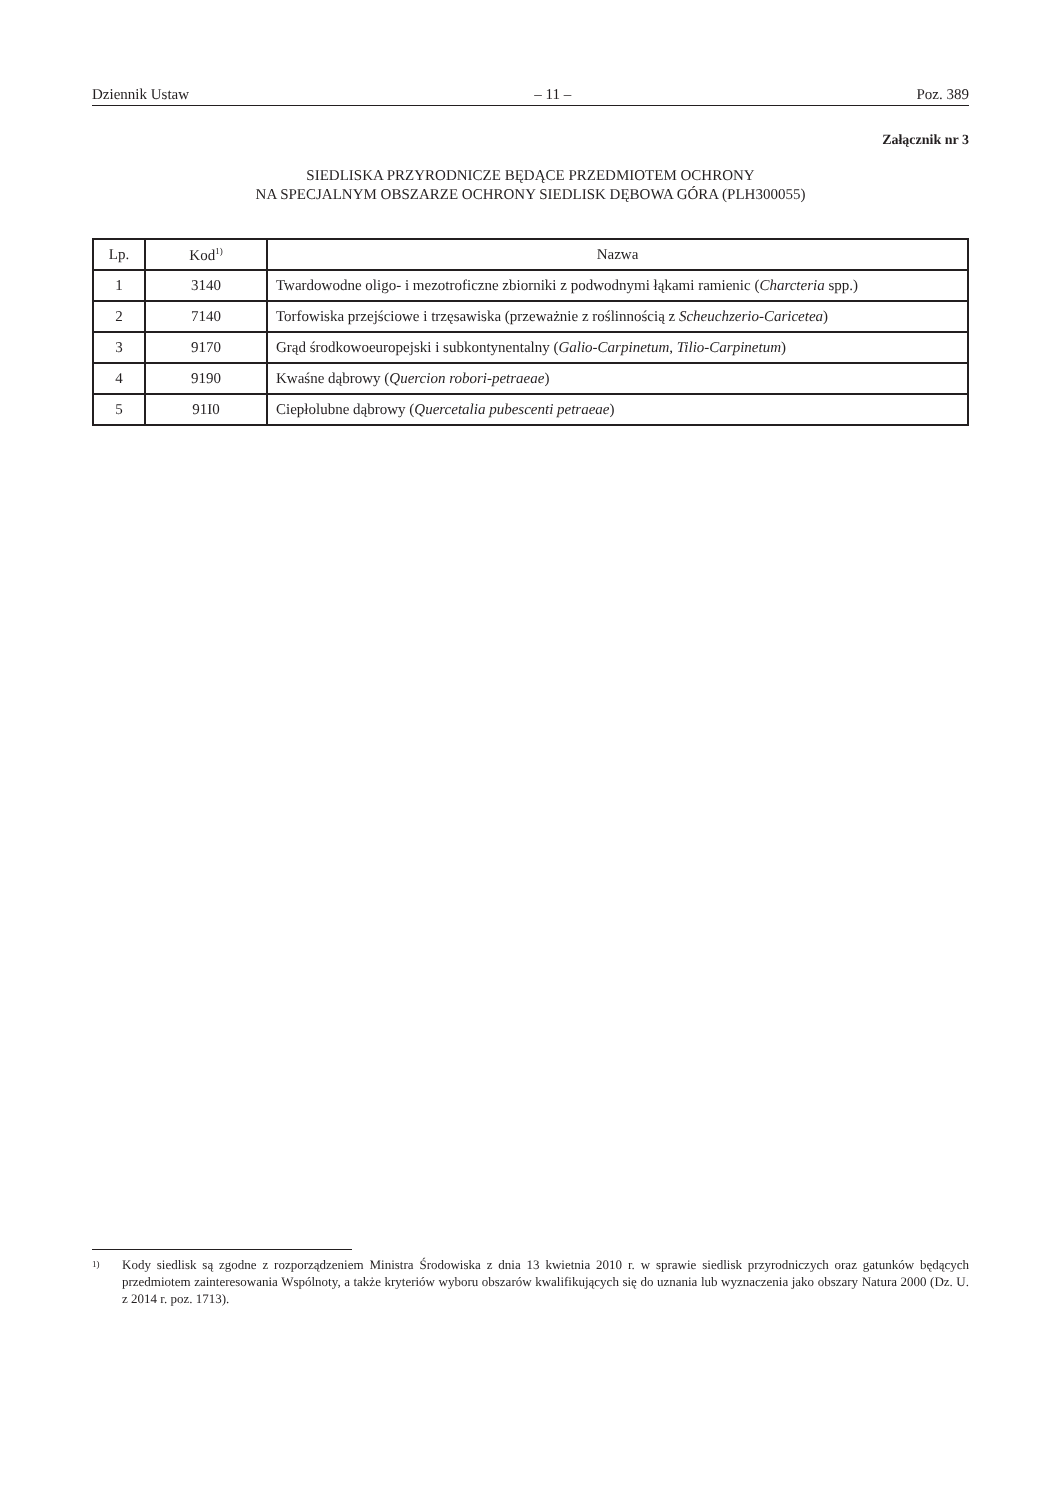Dziennik Ustaw – 11 – Poz. 389
Załącznik nr 3
SIEDLISKA PRZYRODNICZE BĘDĄCE PRZEDMIOTEM OCHRONY
NA SPECJALNYM OBSZARZE OCHRONY SIEDLISK DĘBOWA GÓRA (PLH300055)
| Lp. | Kod<sup>1)</sup> | Nazwa |
| --- | --- | --- |
| 1 | 3140 | Twardowodne oligo- i mezotroficzne zbiorniki z podwodnymi łąkami ramienic ( Charcteria spp.) |
| 2 | 7140 | Torfowiska przejściowe i trzęsawiska (przeważnie z roślinnością z Scheuchzerio-Caricetea ) |
| 3 | 9170 | Grąd środkowoeuropejski i subkontynentalny ( Galio-Carpinetum , Tilio-Carpinetum ) |
| 4 | 9190 | Kwaśne dąbrowy ( Quercion robori-petraeae ) |
| 5 | 91I0 | Ciepłolubne dąbrowy ( Quercetalia pubescenti petraeae ) |
<sup>1)</sup> Kody siedlisk są zgodne z rozporządzeniem Ministra Środowiska z dnia 13 kwietnia 2010 r. w sprawie siedlisk przyrodniczych oraz gatunków będących przedmiotem zainteresowania Wspólnoty, a także kryteriów wyboru obszarów kwalifikujących się do uznania lub wyznaczenia jako obszary Natura 2000 (Dz. U. z 2014 r. poz. 1713).